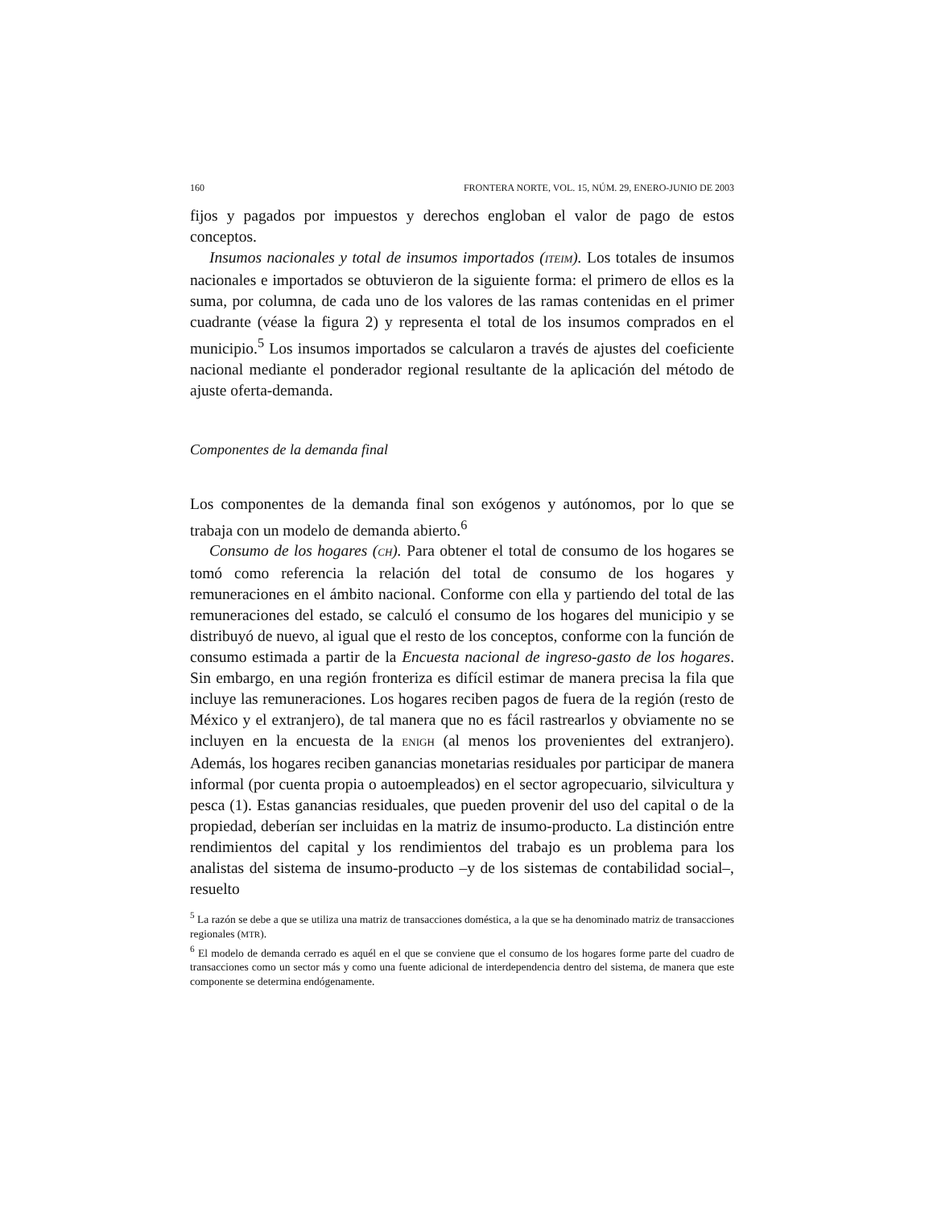160 FRONTERA NORTE, VOL. 15, NÚM. 29, ENERO-JUNIO DE 2003
fijos y pagados por impuestos y derechos engloban el valor de pago de estos conceptos.
Insumos nacionales y total de insumos importados (ITEIM). Los totales de insumos nacionales e importados se obtuvieron de la siguiente forma: el primero de ellos es la suma, por columna, de cada uno de los valores de las ramas contenidas en el primer cuadrante (véase la figura 2) y representa el total de los insumos comprados en el municipio.<sup>5</sup> Los insumos importados se calcularon a través de ajustes del coeficiente nacional mediante el ponderador regional resultante de la aplicación del método de ajuste oferta-demanda.
Componentes de la demanda final
Los componentes de la demanda final son exógenos y autónomos, por lo que se trabaja con un modelo de demanda abierto.<sup>6</sup>
Consumo de los hogares (CH). Para obtener el total de consumo de los hogares se tomó como referencia la relación del total de consumo de los hogares y remuneraciones en el ámbito nacional. Conforme con ella y partiendo del total de las remuneraciones del estado, se calculó el consumo de los hogares del municipio y se distribuyó de nuevo, al igual que el resto de los conceptos, conforme con la función de consumo estimada a partir de la Encuesta nacional de ingreso-gasto de los hogares. Sin embargo, en una región fronteriza es difícil estimar de manera precisa la fila que incluye las remuneraciones. Los hogares reciben pagos de fuera de la región (resto de México y el extranjero), de tal manera que no es fácil rastrearlos y obviamente no se incluyen en la encuesta de la ENIGH (al menos los provenientes del extranjero). Además, los hogares reciben ganancias monetarias residuales por participar de manera informal (por cuenta propia o autoempleados) en el sector agropecuario, silvicultura y pesca (1). Estas ganancias residuales, que pueden provenir del uso del capital o de la propiedad, deberían ser incluidas en la matriz de insumo-producto. La distinción entre rendimientos del capital y los rendimientos del trabajo es un problema para los analistas del sistema de insumo-producto –y de los sistemas de contabilidad social–, resuelto
<sup>5</sup> La razón se debe a que se utiliza una matriz de transacciones doméstica, a la que se ha denominado matriz de transacciones regionales (MTR).
<sup>6</sup> El modelo de demanda cerrado es aquél en el que se conviene que el consumo de los hogares forme parte del cuadro de transacciones como un sector más y como una fuente adicional de interdependencia dentro del sistema, de manera que este componente se determina endógenamente.